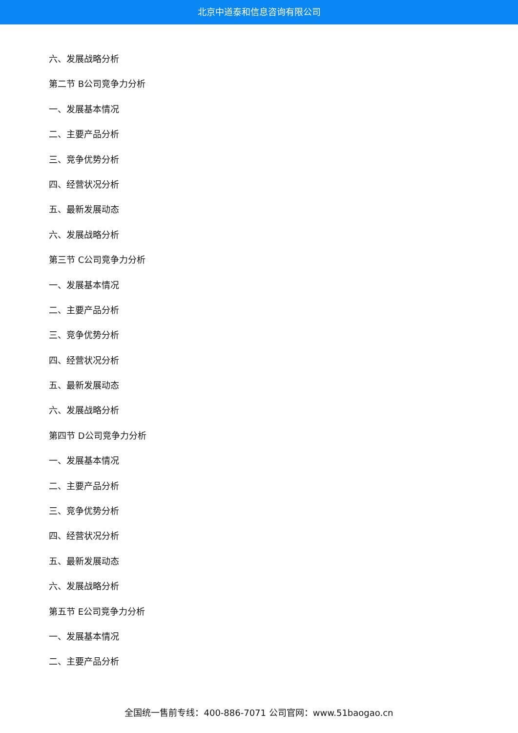北京中道泰和信息咨询有限公司
六、发展战略分析
第二节 B公司竞争力分析
一、发展基本情况
二、主要产品分析
三、竞争优势分析
四、经营状况分析
五、最新发展动态
六、发展战略分析
第三节 C公司竞争力分析
一、发展基本情况
二、主要产品分析
三、竞争优势分析
四、经营状况分析
五、最新发展动态
六、发展战略分析
第四节 D公司竞争力分析
一、发展基本情况
二、主要产品分析
三、竞争优势分析
四、经营状况分析
五、最新发展动态
六、发展战略分析
第五节 E公司竞争力分析
一、发展基本情况
二、主要产品分析
全国统一售前专线：400-886-7071 公司官网：www.51baogao.cn